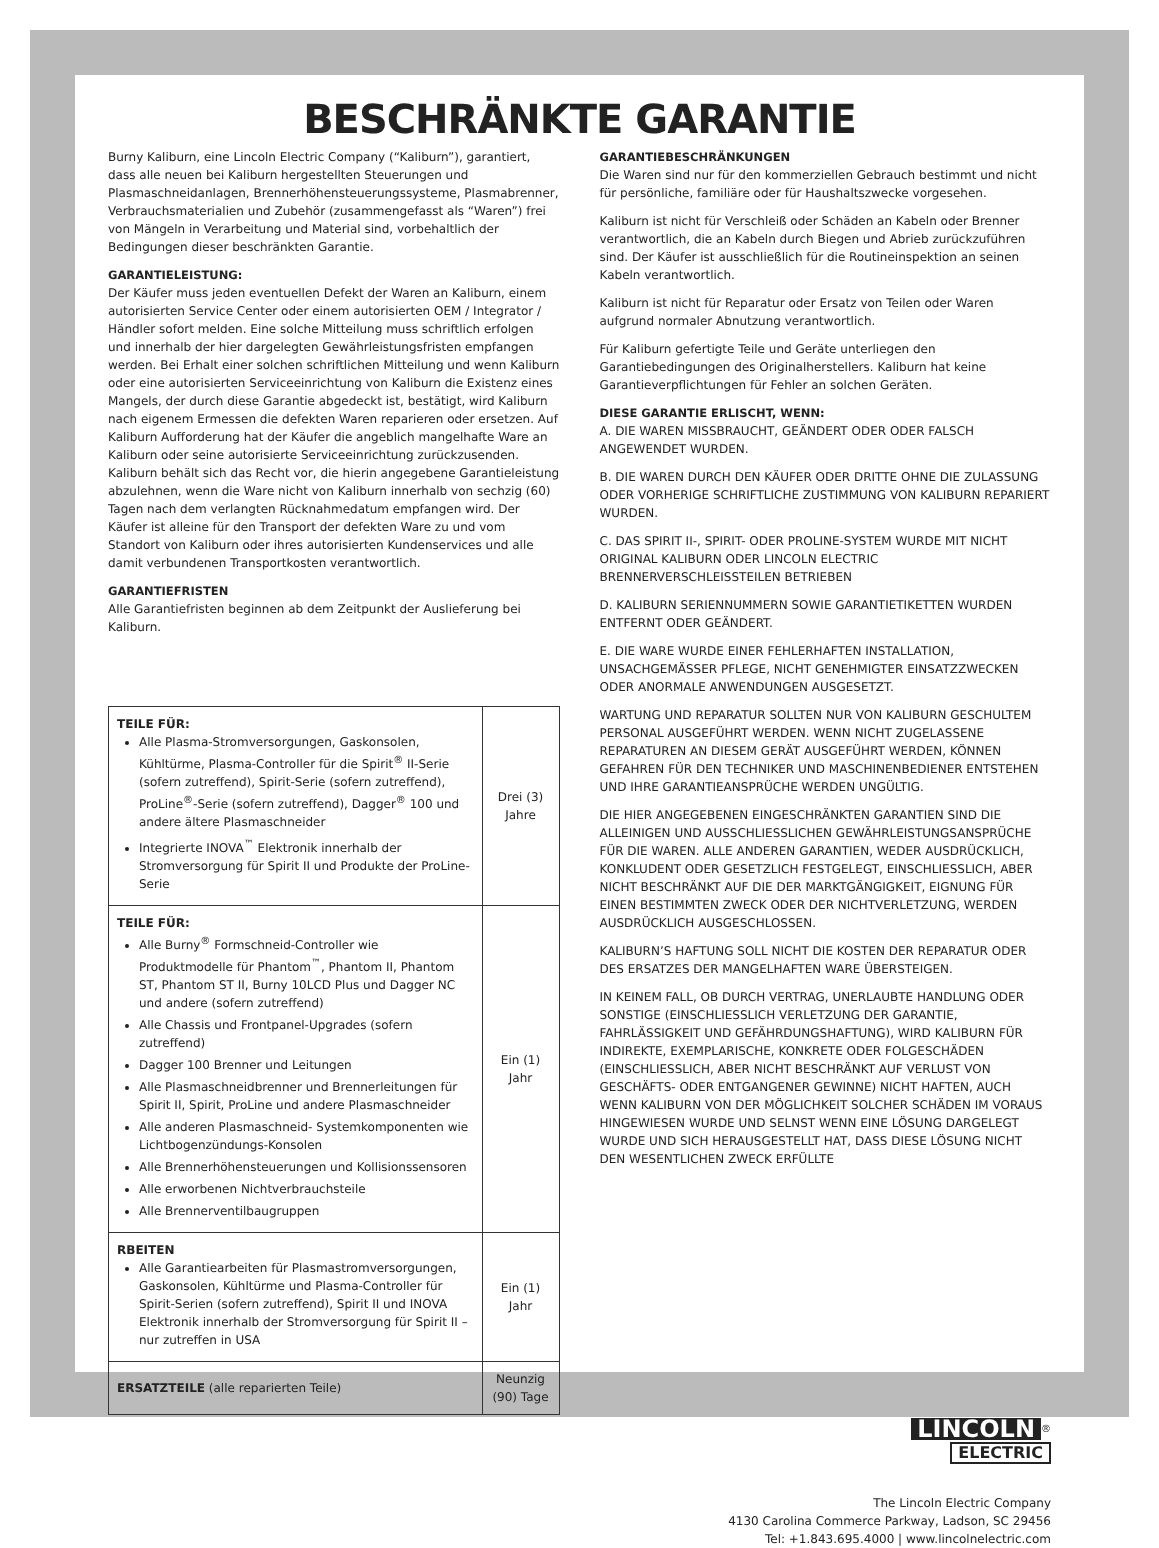BESCHRÄNKTE GARANTIE
Burny Kaliburn, eine Lincoln Electric Company (“Kaliburn”), garantiert, dass alle neuen bei Kaliburn hergestellten Steuerungen und Plasmaschneidanlagen, Brennerhöhensteuerungssysteme, Plasmabrenner, Verbrauchsmaterialien und Zubehör (zusammengefasst als “Waren”) frei von Mängeln in Verarbeitung und Material sind, vorbehaltlich der Bedingungen dieser beschränkten Garantie.
GARANTIELEISTUNG:
Der Käufer muss jeden eventuellen Defekt der Waren an Kaliburn, einem autorisierten Service Center oder einem autorisierten OEM / Integrator / Händler sofort melden. Eine solche Mitteilung muss schriftlich erfolgen und innerhalb der hier dargelegten Gewährleistungsfristen empfangen werden. Bei Erhalt einer solchen schriftlichen Mitteilung und wenn Kaliburn oder eine autorisierten Serviceeinrichtung von Kaliburn die Existenz eines Mangels, der durch diese Garantie abgedeckt ist, bestätigt, wird Kaliburn nach eigenem Ermessen die defekten Waren reparieren oder ersetzen. Auf Kaliburn Aufforderung hat der Käufer die angeblich mangelhafte Ware an Kaliburn oder seine autorisierte Serviceeinrichtung zurückzusenden. Kaliburn behält sich das Recht vor, die hierin angegebene Garantieleistung abzulehnen, wenn die Ware nicht von Kaliburn innerhalb von sechzig (60) Tagen nach dem verlangten Rücknahmedatum empfangen wird. Der Käufer ist alleine für den Transport der defekten Ware zu und vom Standort von Kaliburn oder ihres autorisierten Kundenservices und alle damit verbundenen Transportkosten verantwortlich.
GARANTIEFRISTEN
Alle Garantiefristen beginnen ab dem Zeitpunkt der Auslieferung bei Kaliburn.
| TEILE FÜR: Alle Plasma-Stromversorgungen, Gaskonsolen, Kühltürme, Plasma-Controller für die Spirit<sup>®</sup> II-Serie (sofern zutreffend), Spirit-Serie (sofern zutreffend), ProLine<sup>®</sup>-Serie (sofern zutreffend), Dagger<sup>®</sup> 100 und andere ältere Plasmaschneider Integrierte INOVA<sup>™</sup> Elektronik innerhalb der Stromversorgung für Spirit II und Produkte der ProLine-Serie | Drei (3) Jahre |
| TEILE FÜR: Alle Burny<sup>®</sup> Formschneid-Controller wie Produktmodelle für Phantom<sup>™</sup>, Phantom II, Phantom ST, Phantom ST II, Burny 10LCD Plus und Dagger NC und andere (sofern zutreffend) Alle Chassis und Frontpanel-Upgrades (sofern zutreffend) Dagger 100 Brenner und Leitungen Alle Plasmaschneidbrenner und Brennerleitungen für Spirit II, Spirit, ProLine und andere Plasmaschneider Alle anderen Plasmaschneid- Systemkomponenten wie Lichtbogenzündungs-Konsolen Alle Brennerhöhensteuerungen und Kollisionssensoren Alle erworbenen Nichtverbrauchsteile Alle Brennerventilbaugruppen | Ein (1) Jahr |
| RBEITEN Alle Garantiearbeiten für Plasmastromversorgungen, Gaskonsolen, Kühltürme und Plasma-Controller für Spirit-Serien (sofern zutreffend), Spirit II und INOVA Elektronik innerhalb der Stromversorgung für Spirit II – nur zutreffen in USA | Ein (1) Jahr |
| ERSATZTEILE (alle reparierten Teile) | Neunzig (90) Tage |
GARANTIEBESCHRÄNKUNGEN
Die Waren sind nur für den kommerziellen Gebrauch bestimmt und nicht für persönliche, familiäre oder für Haushaltszwecke vorgesehen.
Kaliburn ist nicht für Verschleiß oder Schäden an Kabeln oder Brenner verantwortlich, die an Kabeln durch Biegen und Abrieb zurückzuführen sind. Der Käufer ist ausschließlich für die Routineinspektion an seinen Kabeln verantwortlich.
Kaliburn ist nicht für Reparatur oder Ersatz von Teilen oder Waren aufgrund normaler Abnutzung verantwortlich.
Für Kaliburn gefertigte Teile und Geräte unterliegen den Garantiebedingungen des Originalherstellers. Kaliburn hat keine Garantieverpflichtungen für Fehler an solchen Geräten.
DIESE GARANTIE ERLISCHT, WENN:
A. DIE WAREN MISSBRAUCHT, GEÄNDERT ODER ODER FALSCH ANGEWENDET WURDEN.
B. DIE WAREN DURCH DEN KÄUFER ODER DRITTE OHNE DIE ZULASSUNG ODER VORHERIGE SCHRIFTLICHE ZUSTIMMUNG VON KALIBURN REPARIERT WURDEN.
C. DAS SPIRIT II-, SPIRIT- ODER PROLINE-SYSTEM WURDE MIT NICHT ORIGINAL KALIBURN ODER LINCOLN ELECTRIC BRENNERVERSCHLEISSTEILEN BETRIEBEN
D. KALIBURN SERIENNUMMERN SOWIE GARANTIETIKETTEN WURDEN ENTFERNT ODER GEÄNDERT.
E. DIE WARE WURDE EINER FEHLERHAFTEN INSTALLATION, UNSACHGEMÄSSER PFLEGE, NICHT GENEHMIGTER EINSATZZWECKEN ODER ANORMALE ANWENDUNGEN AUSGESETZT.
WARTUNG UND REPARATUR SOLLTEN NUR VON KALIBURN GESCHULTEM PERSONAL AUSGEFÜHRT WERDEN. WENN NICHT ZUGELASSENE REPARATUREN AN DIESEM GERÄT AUSGEFÜHRT WERDEN, KÖNNEN GEFAHREN FÜR DEN TECHNIKER UND MASCHINENBEDIENER ENTSTEHEN UND IHRE GARANTIEANSPRÜCHE WERDEN UNGÜLTIG.
DIE HIER ANGEGEBENEN EINGESCHRÄNKTEN GARANTIEN SIND DIE ALLEINIGEN UND AUSSCHLIESSLICHEN GEWÄHRLEISTUNGSANSPRÜCHE FÜR DIE WAREN. ALLE ANDEREN GARANTIEN, WEDER AUSDRÜCKLICH, KONKLUDENT ODER GESETZLICH FESTGELEGT, EINSCHLIESSLICH, ABER NICHT BESCHRÄNKT AUF DIE DER MARKTGÄNGIGKEIT, EIGNUNG FÜR EINEN BESTIMMTEN ZWECK ODER DER NICHTVERLETZUNG, WERDEN AUSDRÜCKLICH AUSGESCHLOSSEN.
KALIBURN’S HAFTUNG SOLL NICHT DIE KOSTEN DER REPARATUR ODER DES ERSATZES DER MANGELHAFTEN WARE ÜBERSTEIGEN.
IN KEINEM FALL, OB DURCH VERTRAG, UNERLAUBTE HANDLUNG ODER SONSTIGE (EINSCHLIESSLICH VERLETZUNG DER GARANTIE, FAHRLÄSSIGKEIT UND GEFÄHRDUNGSHAFTUNG), WIRD KALIBURN FÜR INDIREKTE, EXEMPLARISCHE, KONKRETE ODER FOLGESCHÄDEN (EINSCHLIESSLICH, ABER NICHT BESCHRÄNKT AUF VERLUST VON GESCHÄFTS- ODER ENTGANGENER GEWINNE) NICHT HAFTEN, AUCH WENN KALIBURN VON DER MÖGLICHKEIT SOLCHER SCHÄDEN IM VORAUS HINGEWIESEN WURDE UND SELNST WENN EINE LÖSUNG DARGELEGT WURDE UND SICH HERAUSGESTELLT HAT, DASS DIESE LÖSUNG NICHT DEN WESENTLICHEN ZWECK ERFÜLLTE
LINCOLN<sup>®</sup>
ELECTRIC
The Lincoln Electric Company
4130 Carolina Commerce Parkway, Ladson, SC 29456
Tel: +1.843.695.4000 | www.lincolnelectric.com